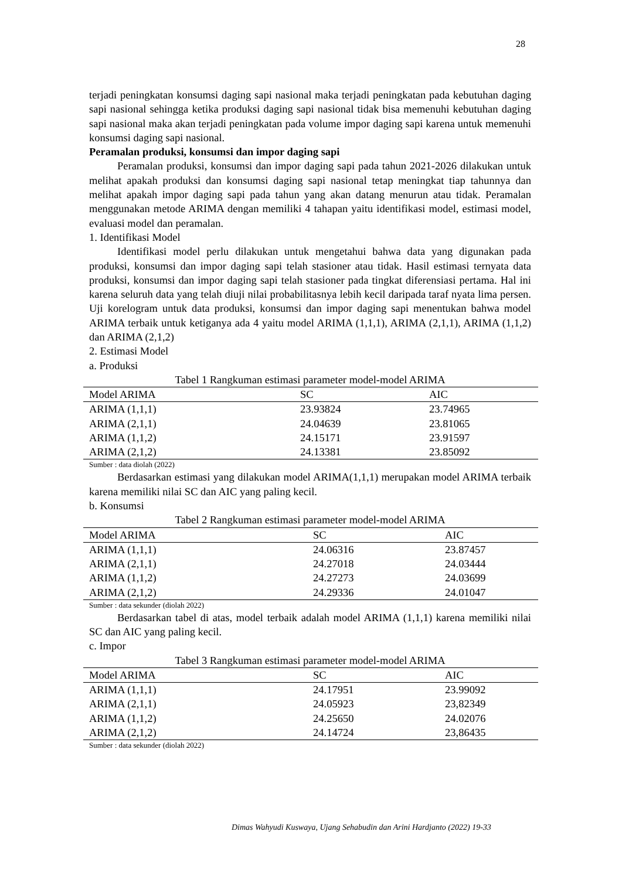28
terjadi peningkatan konsumsi daging sapi nasional maka terjadi peningkatan pada kebutuhan daging sapi nasional sehingga ketika produksi daging sapi nasional tidak bisa memenuhi kebutuhan daging sapi nasional maka akan terjadi peningkatan pada volume impor daging sapi karena untuk memenuhi konsumsi daging sapi nasional.
Peramalan produksi, konsumsi dan impor daging sapi
Peramalan produksi, konsumsi dan impor daging sapi pada tahun 2021-2026 dilakukan untuk melihat apakah produksi dan konsumsi daging sapi nasional tetap meningkat tiap tahunnya dan melihat apakah impor daging sapi pada tahun yang akan datang menurun atau tidak. Peramalan menggunakan metode ARIMA dengan memiliki 4 tahapan yaitu identifikasi model, estimasi model, evaluasi model dan peramalan.
1. Identifikasi Model
Identifikasi model perlu dilakukan untuk mengetahui bahwa data yang digunakan pada produksi, konsumsi dan impor daging sapi telah stasioner atau tidak. Hasil estimasi ternyata data produksi, konsumsi dan impor daging sapi telah stasioner pada tingkat diferensiasi pertama. Hal ini karena seluruh data yang telah diuji nilai probabilitasnya lebih kecil daripada taraf nyata lima persen. Uji korelogram untuk data produksi, konsumsi dan impor daging sapi menentukan bahwa model ARIMA terbaik untuk ketiganya ada 4 yaitu model ARIMA (1,1,1), ARIMA (2,1,1), ARIMA (1,1,2) dan ARIMA (2,1,2)
2. Estimasi Model
a. Produksi
Tabel 1 Rangkuman estimasi parameter model-model ARIMA
| Model ARIMA | SC | AIC |
| --- | --- | --- |
| ARIMA (1,1,1) | 23.93824 | 23.74965 |
| ARIMA (2,1,1) | 24.04639 | 23.81065 |
| ARIMA (1,1,2) | 24.15171 | 23.91597 |
| ARIMA (2,1,2) | 24.13381 | 23.85092 |
Sumber : data diolah (2022)
Berdasarkan estimasi yang dilakukan model ARIMA(1,1,1) merupakan model ARIMA terbaik karena memiliki nilai SC dan AIC yang paling kecil.
b. Konsumsi
Tabel 2 Rangkuman estimasi parameter model-model ARIMA
| Model ARIMA | SC | AIC |
| --- | --- | --- |
| ARIMA (1,1,1) | 24.06316 | 23.87457 |
| ARIMA (2,1,1) | 24.27018 | 24.03444 |
| ARIMA (1,1,2) | 24.27273 | 24.03699 |
| ARIMA (2,1,2) | 24.29336 | 24.01047 |
Sumber : data sekunder (diolah 2022)
Berdasarkan tabel di atas, model terbaik adalah model ARIMA (1,1,1) karena memiliki nilai SC dan AIC yang paling kecil.
c. Impor
Tabel 3 Rangkuman estimasi parameter model-model ARIMA
| Model ARIMA | SC | AIC |
| --- | --- | --- |
| ARIMA (1,1,1) | 24.17951 | 23.99092 |
| ARIMA (2,1,1) | 24.05923 | 23,82349 |
| ARIMA (1,1,2) | 24.25650 | 24.02076 |
| ARIMA (2,1,2) | 24.14724 | 23,86435 |
Sumber : data sekunder (diolah 2022)
Dimas Wahyudi Kuswaya, Ujang Sehabudin dan Arini Hardjanto (2022) 19-33